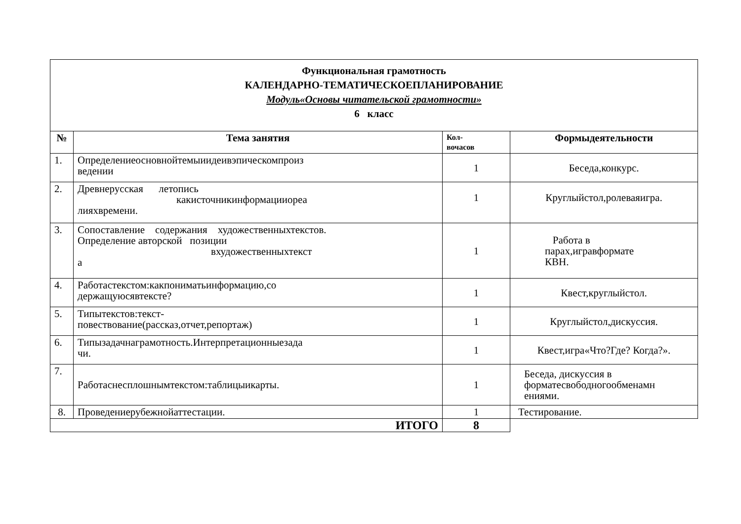| Функциональная грамотность КАЛЕНДАРНО-ТЕМАТИЧЕСКОЕПЛАНИРОВАНИЕ Модуль«Основы читательской грамотности» 6 класс | | | |
| № | Тема занятия | Кол- вочасов | Формыдеятельности |
| 1. | Определениеосновнойтемыиидеивэпическомпроиз ведении | 1 | Беседа,конкурс. |
| 2. | Древнерусская летопись какисточникинформацииореа лияхвремени. | 1 | Круглыйстол,ролеваяигра. |
| 3. | Сопоставление содержания художественныхтекстов. Определение авторской позиции вхудожественныхтекст а | 1 | Работа в парах,игравформате КВН. |
| 4. | Работастекстом:какпониматьинформацию,со держащуюсявтексте? | 1 | Квест,круглыйстол. |
| 5. | Типытекстов:текст- повествование(рассказ,отчет,репортаж) | 1 | Круглыйстол,дискуссия. |
| 6. | Типызадачнаграмотность.Интерпретационныезада чи. | 1 | Квест,игра«Что?Где? Когда?». |
| 7. | Работаснесплошнымтекстом:таблицыикарты. | 1 | Беседа, дискуссия в форматесвободногообменамн ениями. |
| 8. | Проведениерубежнойаттестации. | 1 | Тестирование. |
| ИТОГО | | 8 | |